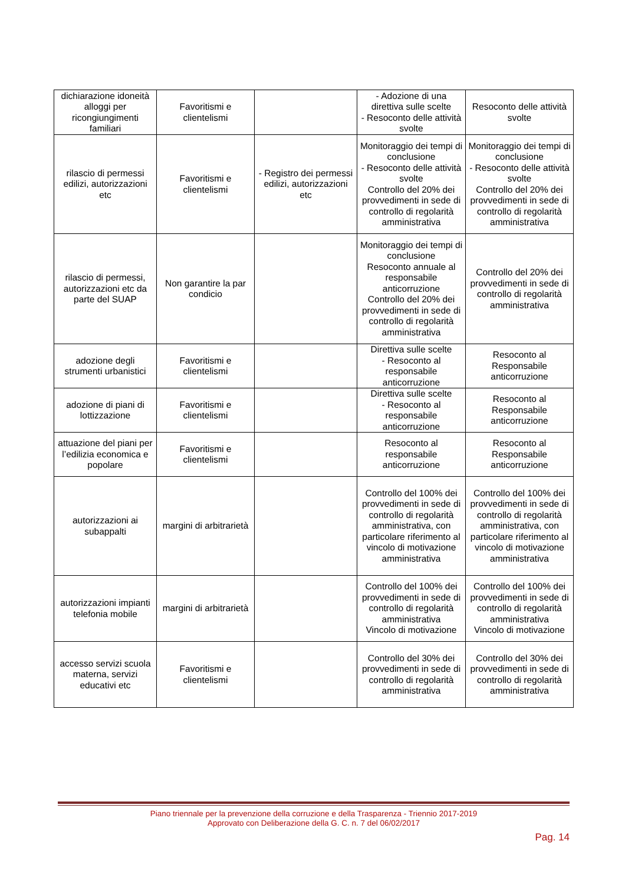| dichiarazione idoneità alloggi per ricongiungimenti familiari | Favoritismi e clientelismi | | - Adozione di una direttiva sulle scelte - Resoconto delle attività svolte | Resoconto delle attività svolte |
| rilascio di permessi edilizi, autorizzazioni etc | Favoritismi e clientelismi | - Registro dei permessi edilizi, autorizzazioni etc | Monitoraggio dei tempi di conclusione - Resoconto delle attività svolte Controllo del 20% dei provvedimenti in sede di controllo di regolarità amministrativa | Monitoraggio dei tempi di conclusione - Resoconto delle attività svolte Controllo del 20% dei provvedimenti in sede di controllo di regolarità amministrativa |
| rilascio di permessi, autorizzazioni etc da parte del SUAP | Non garantire la par condicio | | Monitoraggio dei tempi di conclusione Resoconto annuale al responsabile anticorruzione Controllo del 20% dei provvedimenti in sede di controllo di regolarità amministrativa | Controllo del 20% dei provvedimenti in sede di controllo di regolarità amministrativa |
| adozione degli strumenti urbanistici | Favoritismi e clientelismi | | Direttiva sulle scelte - Resoconto al responsabile anticorruzione | Resoconto al Responsabile anticorruzione |
| adozione di piani di lottizzazione | Favoritismi e clientelismi | | Direttiva sulle scelte - Resoconto al responsabile anticorruzione | Resoconto al Responsabile anticorruzione |
| attuazione del piani per l’edilizia economica e popolare | Favoritismi e clientelismi | | Resoconto al responsabile anticorruzione | Resoconto al Responsabile anticorruzione |
| autorizzazioni ai subappalti | margini di arbitrarietà | | Controllo del 100% dei provvedimenti in sede di controllo di regolarità amministrativa, con particolare riferimento al vincolo di motivazione amministrativa | Controllo del 100% dei provvedimenti in sede di controllo di regolarità amministrativa, con particolare riferimento al vincolo di motivazione amministrativa |
| autorizzazioni impianti telefonia mobile | margini di arbitrarietà | | Controllo del 100% dei provvedimenti in sede di controllo di regolarità amministrativa Vincolo di motivazione | Controllo del 100% dei provvedimenti in sede di controllo di regolarità amministrativa Vincolo di motivazione |
| accesso servizi scuola materna, servizi educativi etc | Favoritismi e clientelismi | | Controllo del 30% dei provvedimenti in sede di controllo di regolarità amministrativa | Controllo del 30% dei provvedimenti in sede di controllo di regolarità amministrativa |
Piano triennale per la prevenzione della corruzione e della Trasparenza - Triennio 2017-2019
Approvato con Deliberazione della G. C. n. 7 del 06/02/2017
Pag. 14